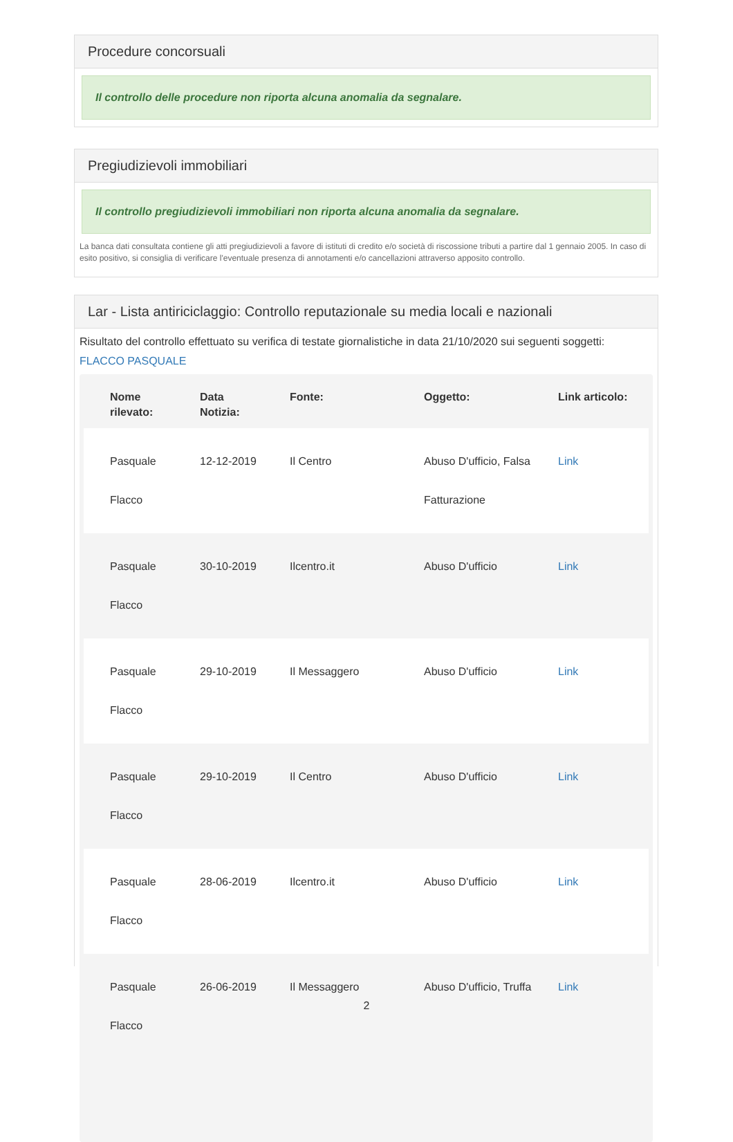Procedure concorsuali
Il controllo delle procedure non riporta alcuna anomalia da segnalare.
Pregiudizievoli immobiliari
Il controllo pregiudizievoli immobiliari non riporta alcuna anomalia da segnalare.
La banca dati consultata contiene gli atti pregiudizievoli a favore di istituti di credito e/o società di riscossione tributi a partire dal 1 gennaio 2005. In caso di esito positivo, si consiglia di verificare l'eventuale presenza di annotamenti e/o cancellazioni attraverso apposito controllo.
Lar - Lista antiriciclaggio: Controllo reputazionale su media locali e nazionali
Risultato del controllo effettuato su verifica di testate giornalistiche in data 21/10/2020 sui seguenti soggetti:
FLACCO PASQUALE
| Nome rilevato: | Data Notizia: | Fonte: | Oggetto: | Link articolo: |
| --- | --- | --- | --- | --- |
| Pasquale Flacco | 12-12-2019 | Il Centro | Abuso D'ufficio, Falsa Fatturazione | Link |
| Pasquale Flacco | 30-10-2019 | Ilcentro.it | Abuso D'ufficio | Link |
| Pasquale Flacco | 29-10-2019 | Il Messaggero | Abuso D'ufficio | Link |
| Pasquale Flacco | 29-10-2019 | Il Centro | Abuso D'ufficio | Link |
| Pasquale Flacco | 28-06-2019 | Ilcentro.it | Abuso D'ufficio | Link |
| Pasquale Flacco | 26-06-2019 | Il Messaggero | Abuso D'ufficio, Truffa | Link |
2